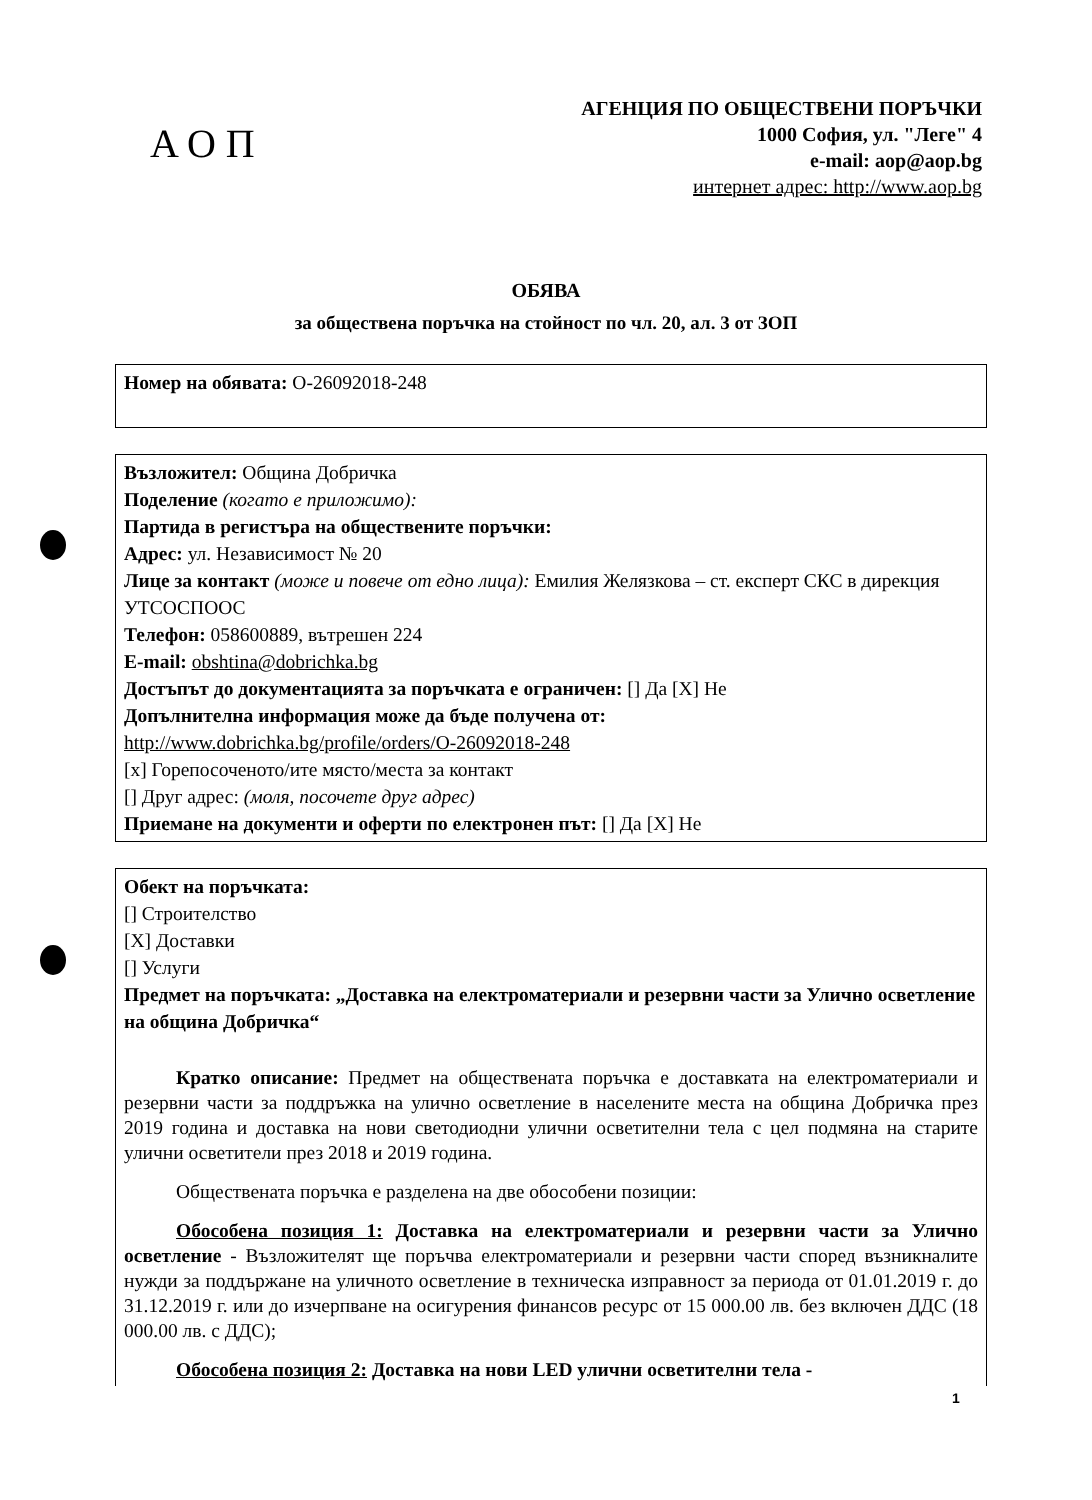АОП
АГЕНЦИЯ ПО ОБЩЕСТВЕНИ ПОРЪЧКИ
1000 София, ул. "Леге" 4
e-mail: aop@aop.bg
интернет адрес: http://www.aop.bg
ОБЯВА
за обществена поръчка на стойност по чл. 20, ал. 3 от ЗОП
Номер на обявата: О-26092018-248
Възложител: Община Добричка
Поделение (когато е приложимо):
Партида в регистъра на обществените поръчки:
Адрес: ул. Независимост № 20
Лице за контакт (може и повече от едно лица): Емилия Желязкова – ст. експерт СКС в дирекция УТСОСПООС
Телефон: 058600889, вътрешен 224
E-mail: obshtina@dobrichka.bg
Достъпът до документацията за поръчката е ограничен: [] Да [X] Не
Допълнителна информация може да бъде получена от:
http://www.dobrichka.bg/profile/orders/O-26092018-248
[x] Горепосоченото/ите място/места за контакт
[] Друг адрес: (моля, посочете друг адрес)
Приемане на документи и оферти по електронен път: [] Да [X] Не
Обект на поръчката:
[] Строителство
[X] Доставки
[] Услуги
Предмет на поръчката: „Доставка на електроматериали и резервни части за Улично осветление на община Добричка“
Кратко описание: Предмет на обществената поръчка е доставката на електроматериали и резервни части за поддръжка на улично осветление в населените места на община Добричка през 2019 година и доставка на нови светодиодни улични осветителни тела с цел подмяна на старите улични осветители през 2018 и 2019 година.
Обществената поръчка е разделена на две обособени позиции:
Обособена позиция 1: Доставка на електроматериали и резервни части за Улично осветление - Възложителят ще поръчва електроматериали и резервни части според възникналите нужди за поддържане на уличното осветление в техническа изправност за периода от 01.01.2019 г. до 31.12.2019 г. или до изчерпване на осигурения финансов ресурс от 15 000.00 лв. без включен ДДС (18 000.00 лв. с ДДС);
Обособена позиция 2: Доставка на нови LED улични осветителни тела -
1